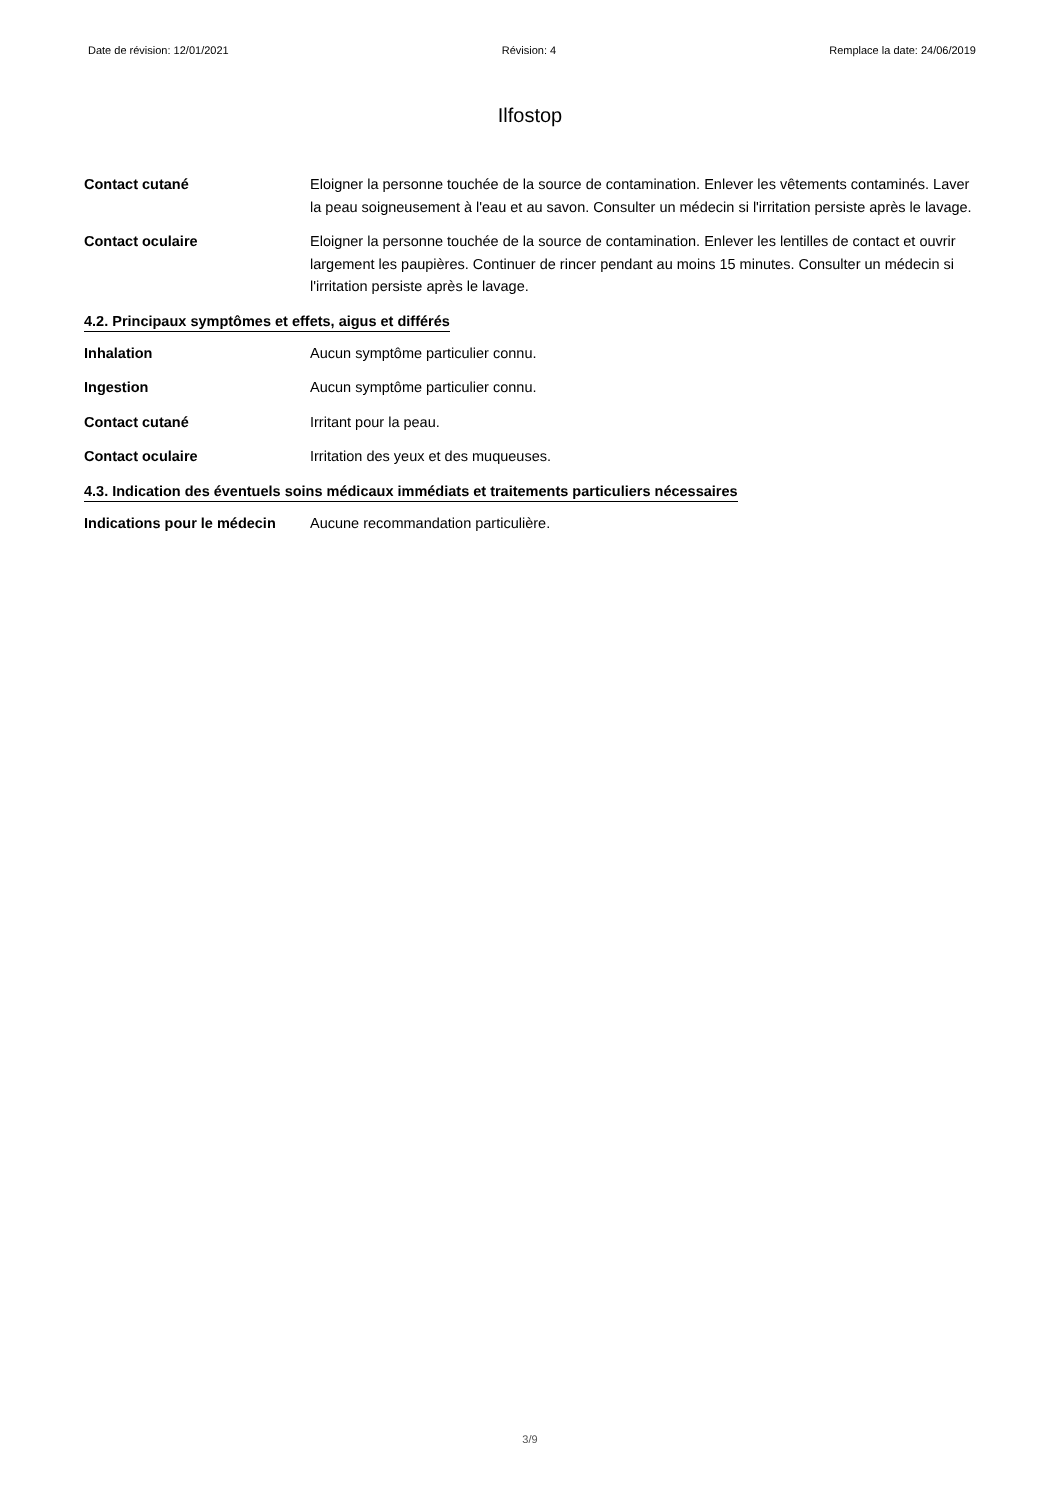Date de révision: 12/01/2021 Révision: 4 Remplace la date: 24/06/2019
Ilfostop
Contact cutané Eloigner la personne touchée de la source de contamination. Enlever les vêtements contaminés. Laver la peau soigneusement à l'eau et au savon. Consulter un médecin si l'irritation persiste après le lavage.
Contact oculaire Eloigner la personne touchée de la source de contamination. Enlever les lentilles de contact et ouvrir largement les paupières. Continuer de rincer pendant au moins 15 minutes. Consulter un médecin si l'irritation persiste après le lavage.
4.2. Principaux symptômes et effets, aigus et différés
Inhalation Aucun symptôme particulier connu.
Ingestion Aucun symptôme particulier connu.
Contact cutané Irritant pour la peau.
Contact oculaire Irritation des yeux et des muqueuses.
4.3. Indication des éventuels soins médicaux immédiats et traitements particuliers nécessaires
Indications pour le médecin
Aucune recommandation particulière.
3/9